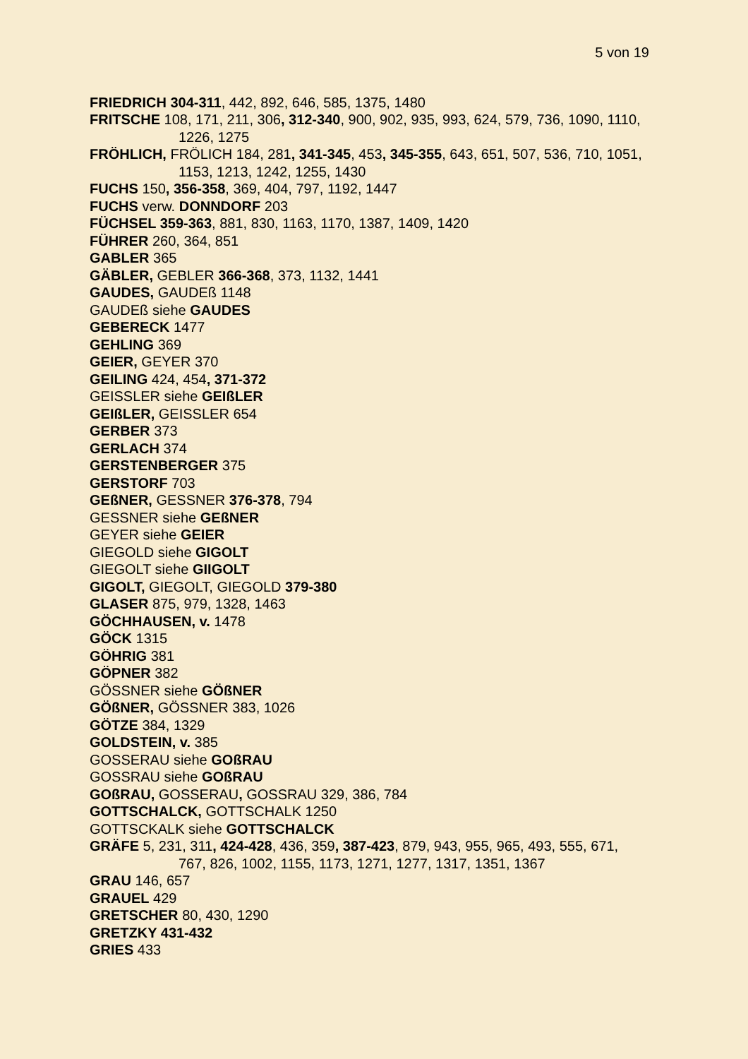5 von 19
FRIEDRICH 304-311, 442, 892, 646, 585, 1375, 1480
FRITSCHE 108, 171, 211, 306, 312-340, 900, 902, 935, 993, 624, 579, 736, 1090, 1110, 1226, 1275
FRÖHLICH, FRÖLICH 184, 281, 341-345, 453, 345-355, 643, 651, 507, 536, 710, 1051, 1153, 1213, 1242, 1255, 1430
FUCHS 150, 356-358, 369, 404, 797, 1192, 1447
FUCHS verw. DONNDORF 203
FÜCHSEL 359-363, 881, 830, 1163, 1170, 1387, 1409, 1420
FÜHRER 260, 364, 851
GABLER 365
GÄBLER, GEBLER 366-368, 373, 1132, 1441
GAUDES, GAUDEß 1148
GAUDEß siehe GAUDES
GEBERECK 1477
GEHLING 369
GEIER, GEYER 370
GEILING 424, 454, 371-372
GEISSLER siehe GEIßLER
GEIßLER, GEISSLER 654
GERBER 373
GERLACH 374
GERSTENBERGER 375
GERSTORF 703
GEßNER, GESSNER 376-378, 794
GESSNER siehe GEßNER
GEYER siehe GEIER
GIEGOLD siehe GIGOLT
GIEGOLT siehe GIIGOLT
GIGOLT, GIEGOLT, GIEGOLD 379-380
GLASER 875, 979, 1328, 1463
GÖCHHAUSEN, v. 1478
GÖCK 1315
GÖHRIG 381
GÖPNER 382
GÖSSNER siehe GÖßNER
GÖßNER, GÖSSNER 383, 1026
GÖTZE 384, 1329
GOLDSTEIN, v. 385
GOSSERAU siehe GOßRAU
GOSSRAU siehe GOßRAU
GOßRAU, GOSSERAU, GOSSRAU 329, 386, 784
GOTTSCHALCK, GOTTSCHALK 1250
GOTTSCKALK siehe GOTTSCHALCK
GRÄFE 5, 231, 311, 424-428, 436, 359, 387-423, 879, 943, 955, 965, 493, 555, 671, 767, 826, 1002, 1155, 1173, 1271, 1277, 1317, 1351, 1367
GRAU 146, 657
GRAUEL 429
GRETSCHER 80, 430, 1290
GRETZKY 431-432
GRIES 433